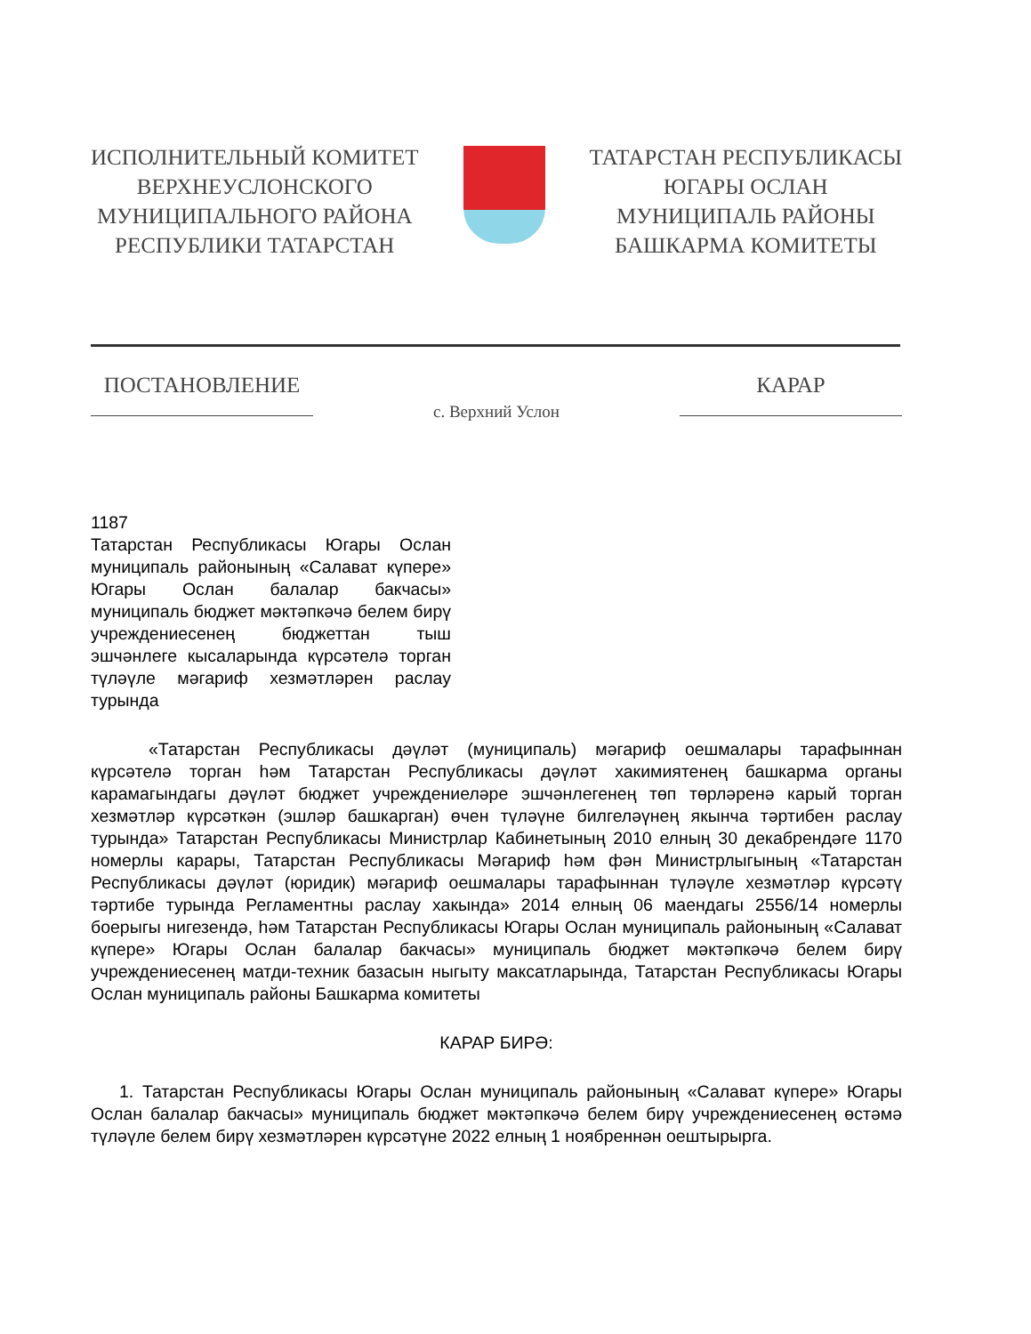ИСПОЛНИТЕЛЬНЫЙ КОМИТЕТ
ВЕРХНЕУСЛОНСКОГО
МУНИЦИПАЛЬНОГО РАЙОНА
РЕСПУБЛИКИ ТАТАРСТАН
ТАТАРСТАН РЕСПУБЛИКАСЫ
ЮГАРЫ ОСЛАН
МУНИЦИПАЛЬ РАЙОНЫ
БАШКАРМА КОМИТЕТЫ
ПОСТАНОВЛЕНИЕ
с. Верхний Услон
КАРАР
1187
Татарстан Республикасы Югары Ослан муниципаль районының «Салават күпере» Югары Ослан балалар бакчасы» муниципаль бюджет мәктәпкәчә белем бирү учреждениесенең бюджеттан тыш эшчәнлеге кысаларында күрсәтелә торган түләүле мәгариф хезмәтләрен раслау турында
«Татарстан Республикасы дәүләт (муниципаль) мәгариф оешмалары тарафыннан күрсәтелә торган һәм Татарстан Республикасы дәүләт хакимиятенең башкарма органы карамагындагы дәүләт бюджет учреждениеләре эшчәнлегенең төп төрләренә карый торган хезмәтләр күрсәткән (эшләр башкарган) өчен түләүне билгеләүнең якынча тәртибен раслау турында» Татарстан Республикасы Министрлар Кабинетының 2010 елның 30 декабрендәге 1170 номерлы карары, Татарстан Республикасы Мәгариф һәм фән Министрлыгының «Татарстан Республикасы дәүләт (юридик) мәгариф оешмалары тарафыннан түләүле хезмәтләр күрсәтү тәртибе турында Регламентны раслау хакында» 2014 елның 06 маендагы 2556/14 номерлы боерыгы нигезендә, һәм Татарстан Республикасы Югары Ослан муниципаль районының «Салават күпере» Югары Ослан балалар бакчасы» муниципаль бюджет мәктәпкәчә белем бирү учреждениесенең матди-техник базасын ныгыту максатларында, Татарстан Республикасы Югары Ослан муниципаль районы Башкарма комитеты
КАРАР БИРӘ:
1. Татарстан Республикасы Югары Ослан муниципаль районының «Салават күпере» Югары Ослан балалар бакчасы» муниципаль бюджет мәктәпкәчә белем бирү учреждениесенең өстәмә түләүле белем бирү хезмәтләрен күрсәтүне 2022 елның 1 ноябреннән оештырырга.